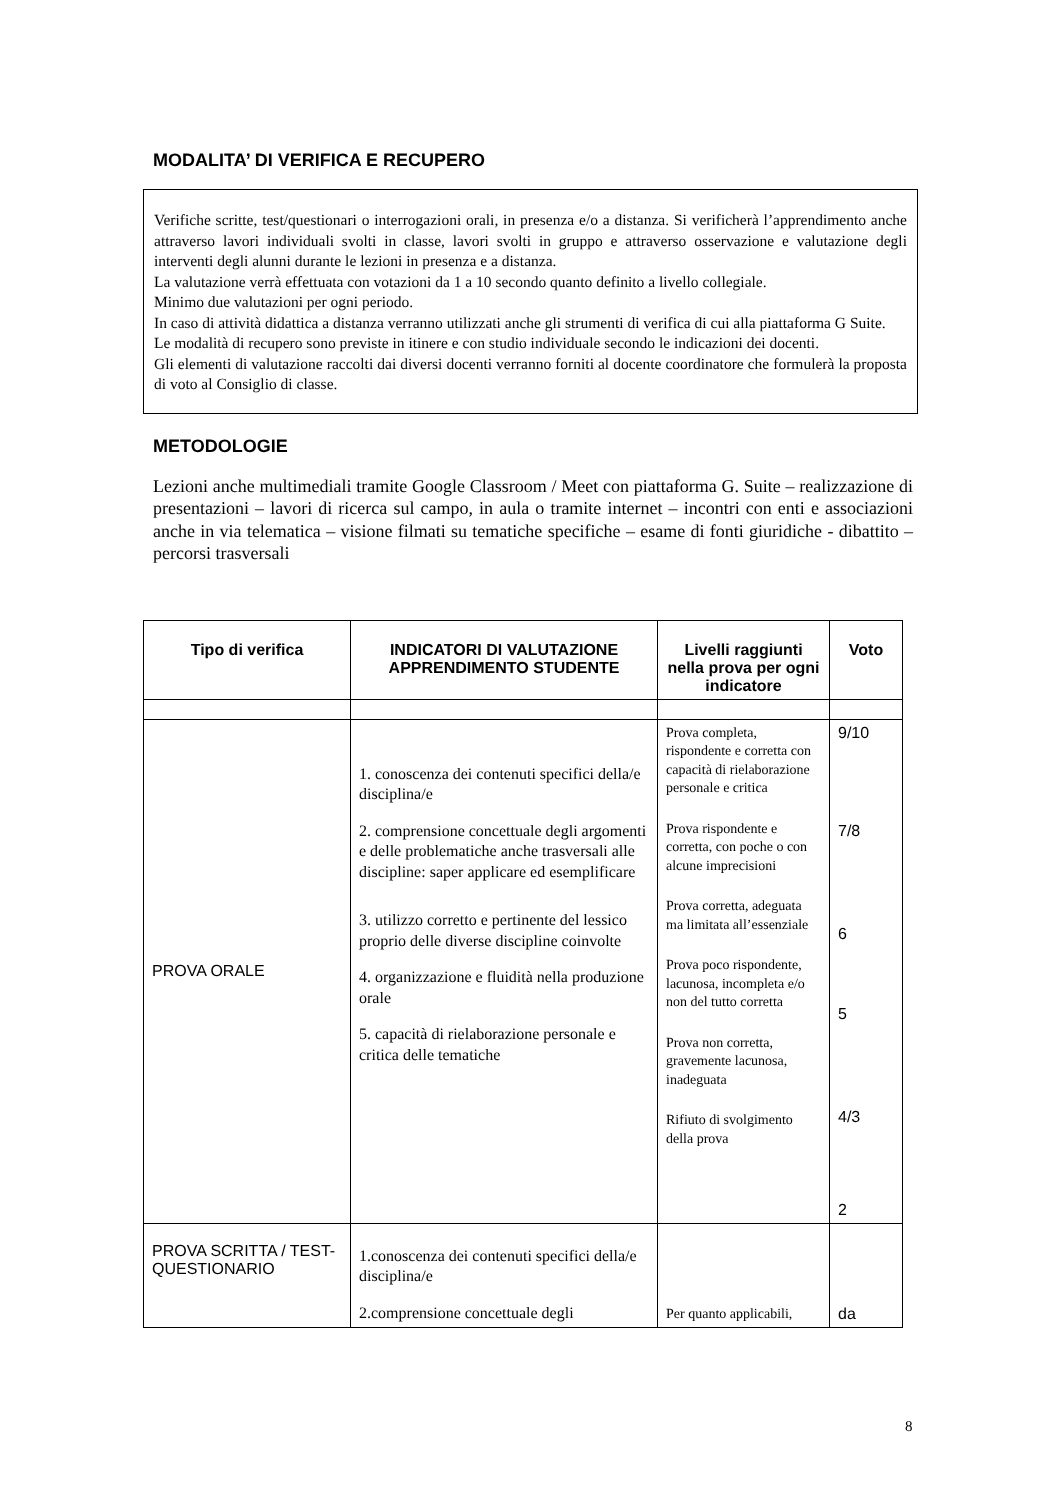MODALITA’ DI VERIFICA E RECUPERO
Verifiche scritte, test/questionari o interrogazioni orali, in presenza e/o a distanza. Si verificherà l’apprendimento anche attraverso lavori individuali svolti in classe, lavori svolti in gruppo e attraverso osservazione e valutazione degli interventi degli alunni durante le lezioni in presenza e a distanza.
La valutazione verrà effettuata con votazioni da 1 a 10 secondo quanto definito a livello collegiale.
Minimo due valutazioni per ogni periodo.
In caso di attività didattica a distanza verranno utilizzati anche gli strumenti di verifica di cui alla piattaforma G Suite.
Le modalità di recupero sono previste in itinere e con studio individuale secondo le indicazioni dei docenti.
Gli elementi di valutazione raccolti dai diversi docenti verranno forniti al docente coordinatore che formulerà la proposta di voto al Consiglio di classe.
METODOLOGIE
Lezioni anche multimediali tramite Google Classroom / Meet con piattaforma G. Suite – realizzazione di presentazioni – lavori di ricerca sul campo, in aula o tramite internet – incontri con enti e associazioni anche in via telematica – visione filmati su tematiche specifiche – esame di fonti giuridiche - dibattito – percorsi trasversali
| Tipo di verifica | INDICATORI DI VALUTAZIONE APPRENDIMENTO STUDENTE | Livelli raggiunti nella prova per ogni indicatore | Voto |
| --- | --- | --- | --- |
| PROVA ORALE | 1. conoscenza dei contenuti specifici della/e disciplina/e 2. comprensione concettuale degli argomenti e delle problematiche anche trasversali alle discipline: saper applicare ed esemplificare 3. utilizzo corretto e pertinente del lessico proprio delle diverse discipline coinvolte 4. organizzazione e fluidità nella produzione orale 5. capacità di rielaborazione personale e critica delle tematiche | Prova completa, rispondente e corretta con capacità di rielaborazione personale e critica Prova rispondente e corretta, con poche o con alcune imprecisioni Prova corretta, adeguata ma limitata all’essenziale Prova poco rispondente, lacunosa, incompleta e/o non del tutto corretta Prova non corretta, gravemente lacunosa, inadeguata Rifiuto di svolgimento della prova | 9/10 7/8 6 5 4/3 2 |
| PROVA SCRITTA / TEST- QUESTIONARIO | 1.conoscenza dei contenuti specifici della/e disciplina/e 2.comprensione concettuale degli | Per quanto applicabili, | da |
8